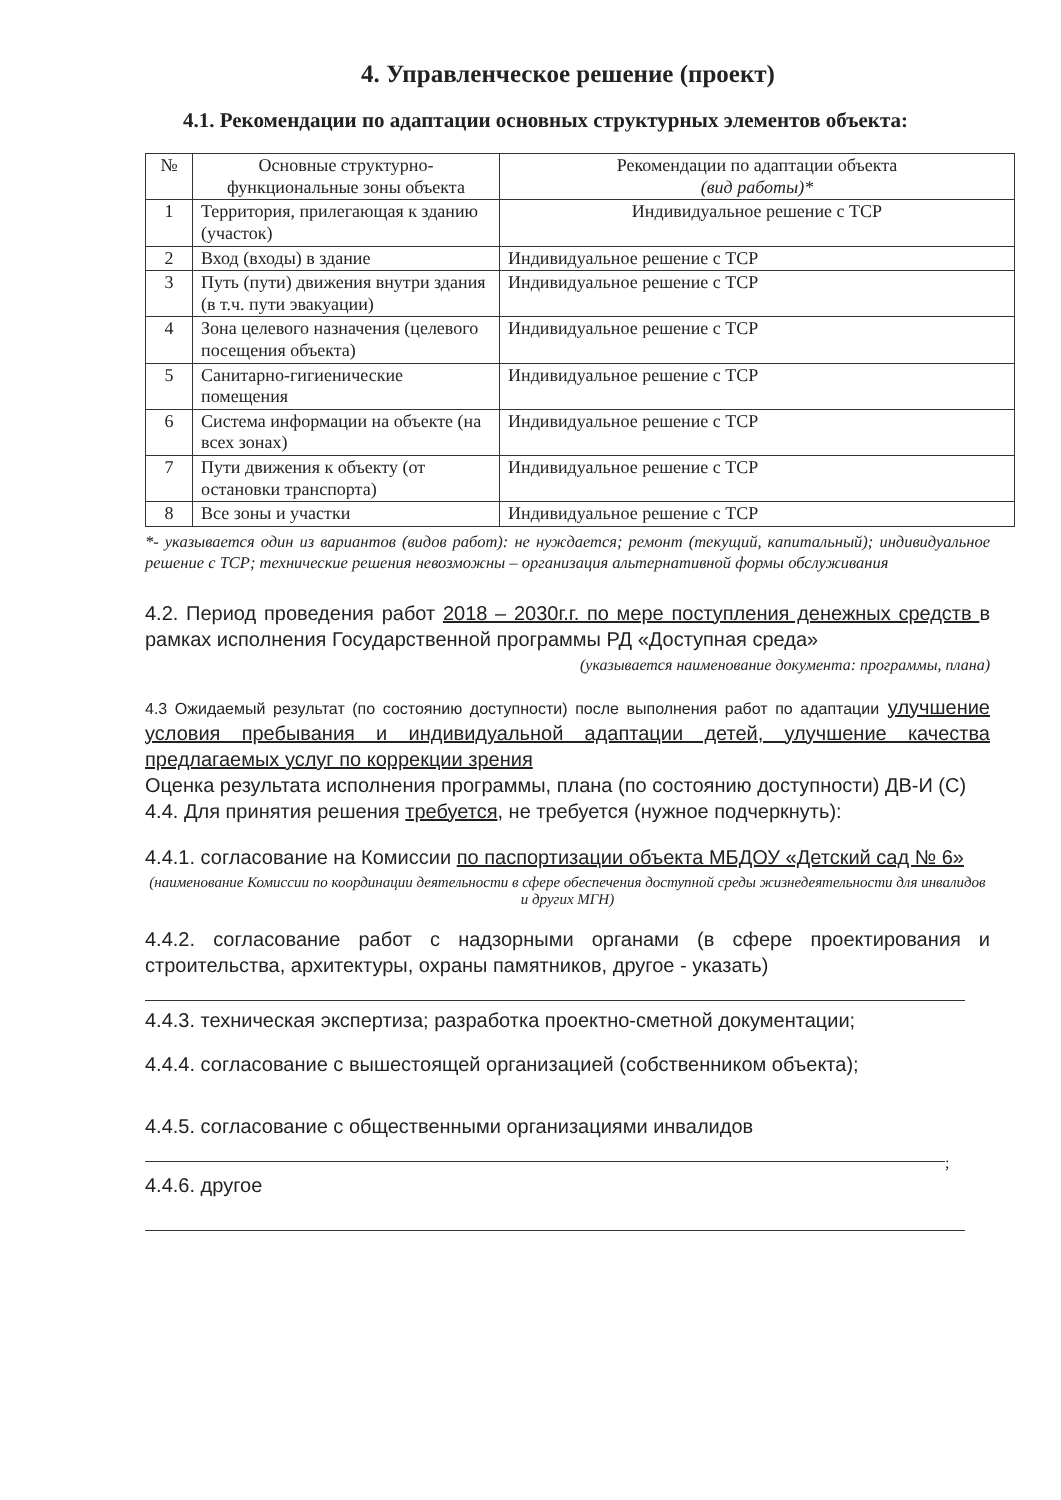4. Управленческое решение (проект)
4.1. Рекомендации по адаптации основных структурных элементов объекта:
| № | Основные структурно-функциональные зоны объекта | Рекомендации по адаптации объекта (вид работы)* |
| --- | --- | --- |
| 1 | Территория, прилегающая к зданию (участок) | Индивидуальное решение с ТСР |
| 2 | Вход (входы) в здание | Индивидуальное решение с ТСР |
| 3 | Путь (пути) движения внутри здания (в т.ч. пути эвакуации) | Индивидуальное решение с ТСР |
| 4 | Зона целевого назначения (целевого посещения объекта) | Индивидуальное решение с ТСР |
| 5 | Санитарно-гигиенические помещения | Индивидуальное решение с ТСР |
| 6 | Система информации на объекте (на всех зонах) | Индивидуальное решение с ТСР |
| 7 | Пути движения к объекту (от остановки транспорта) | Индивидуальное решение с ТСР |
| 8 | Все зоны и участки | Индивидуальное решение с ТСР |
*- указывается один из вариантов (видов работ): не нуждается; ремонт (текущий, капитальный); индивидуальное решение с ТСР; технические решения невозможны – организация альтернативной формы обслуживания
4.2. Период проведения работ 2018 – 2030г.г. по мере поступления денежных средств в рамках исполнения Государственной программы РД «Доступная среда»
(указывается наименование документа: программы, плана)
4.3 Ожидаемый результат (по состоянию доступности) после выполнения работ по адаптации улучшение условия пребывания и индивидуальной адаптации детей, улучшение качества предлагаемых услуг по коррекции зрения
Оценка результата исполнения программы, плана (по состоянию доступности) ДВ-И (С)
4.4. Для принятия решения требуется, не требуется (нужное подчеркнуть):
4.4.1. согласование на Комиссии по паспортизации объекта МБДОУ «Детский сад № 6»
(наименование Комиссии по координации деятельности в сфере обеспечения доступной среды жизнедеятельности для инвалидов и других МГН)
4.4.2. согласование работ с надзорными органами (в сфере проектирования и строительства, архитектуры, охраны памятников, другое - указать)
4.4.3. техническая экспертиза; разработка проектно-сметной документации;
4.4.4. согласование с вышестоящей организацией (собственником объекта);
4.4.5. согласование с общественными организациями инвалидов
;
4.4.6. другое